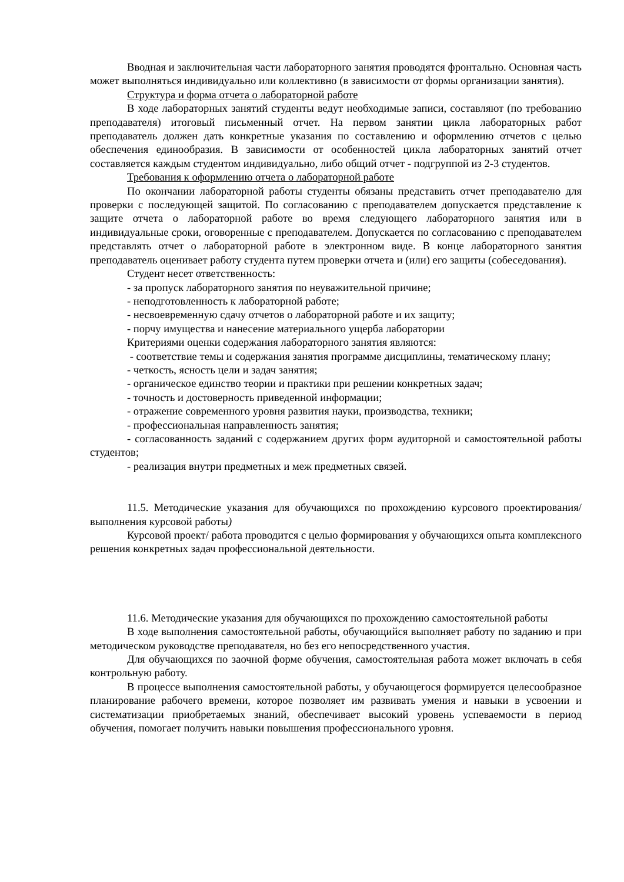Вводная и заключительная части лабораторного занятия проводятся фронтально. Основная часть может выполняться индивидуально или коллективно (в зависимости от формы организации занятия).
Структура и форма отчета о лабораторной работе
В ходе лабораторных занятий студенты ведут необходимые записи, составляют (по требованию преподавателя) итоговый письменный отчет. На первом занятии цикла лабораторных работ преподаватель должен дать конкретные указания по составлению и оформлению отчетов с целью обеспечения единообразия. В зависимости от особенностей цикла лабораторных занятий отчет составляется каждым студентом индивидуально, либо общий отчет - подгруппой из 2-3 студентов.
Требования к оформлению отчета о лабораторной работе
По окончании лабораторной работы студенты обязаны представить отчет преподавателю для проверки с последующей защитой. По согласованию с преподавателем допускается представление к защите отчета о лабораторной работе во время следующего лабораторного занятия или в индивидуальные сроки, оговоренные с преподавателем. Допускается по согласованию с преподавателем представлять отчет о лабораторной работе в электронном виде. В конце лабораторного занятия преподаватель оценивает работу студента путем проверки отчета и (или) его защиты (собеседования).
Студент несет ответственность:
- за пропуск лабораторного занятия по неуважительной причине;
- неподготовленность к лабораторной работе;
- несвоевременную сдачу отчетов о лабораторной работе и их защиту;
- порчу имущества и нанесение материального ущерба лаборатории
Критериями оценки содержания лабораторного занятия являются:
- соответствие темы и содержания занятия программе дисциплины, тематическому плану;
- четкость, ясность цели и задач занятия;
- органическое единство теории и практики при решении конкретных задач;
- точность и достоверность приведенной информации;
- отражение современного уровня развития науки, производства, техники;
- профессиональная направленность занятия;
- согласованность заданий с содержанием других форм аудиторной и самостоятельной работы студентов;
- реализация внутри предметных и меж предметных связей.
11.5. Методические указания для обучающихся по прохождению курсового проектирования/выполнения курсовой работы)
Курсовой проект/ работа проводится с целью формирования у обучающихся опыта комплексного решения конкретных задач профессиональной деятельности.
11.6. Методические указания для обучающихся по прохождению самостоятельной работы
В ходе выполнения самостоятельной работы, обучающийся выполняет работу по заданию и при методическом руководстве преподавателя, но без его непосредственного участия.
Для обучающихся по заочной форме обучения, самостоятельная работа может включать в себя контрольную работу.
В процессе выполнения самостоятельной работы, у обучающегося формируется целесообразное планирование рабочего времени, которое позволяет им развивать умения и навыки в усвоении и систематизации приобретаемых знаний, обеспечивает высокий уровень успеваемости в период обучения, помогает получить навыки повышения профессионального уровня.